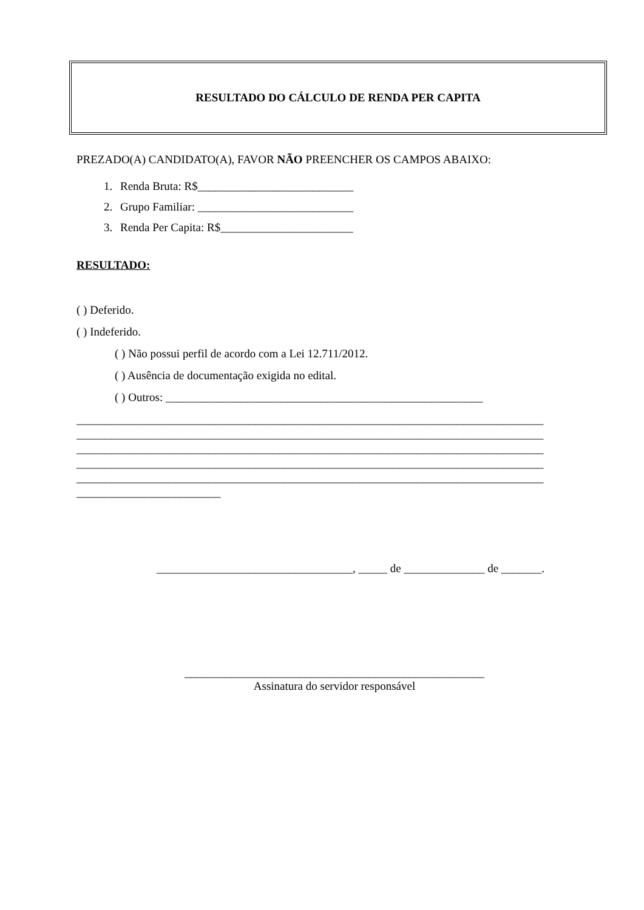RESULTADO DO CÁLCULO DE RENDA PER CAPITA
PREZADO(A) CANDIDATO(A), FAVOR NÃO PREENCHER OS CAMPOS ABAIXO:
1. Renda Bruta: R$___________________________
2. Grupo Familiar: ___________________________
3. Renda Per Capita: R$_______________________
RESULTADO:
( ) Deferido.
( ) Indeferido.
( ) Não possui perfil de acordo com a Lei 12.711/2012.
( ) Ausência de documentação exigida no edital.
( ) Outros: _______________________________________________________
_________________________________________________________________________________
_________________________________________________________________________________
_________________________________________________________________________________
_________________________________________________________________________________
_________________________________________________________________________________
_________________________
__________________________________, _____ de ______________ de _______.
____________________________________________________
Assinatura do servidor responsável